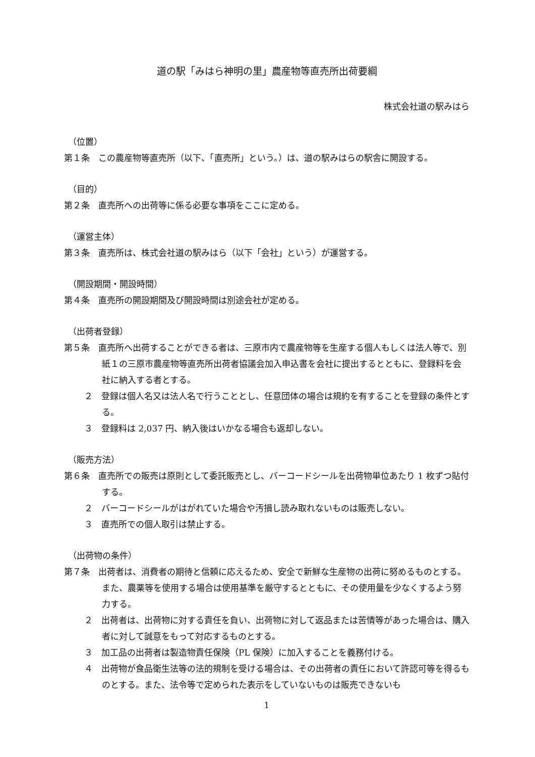道の駅「みはら神明の里」農産物等直売所出荷要綱
株式会社道の駅みはら
（位置）
第１条　この農産物等直売所（以下、「直売所」という。）は、道の駅みはらの駅舎に開設する。
（目的）
第２条　直売所への出荷等に係る必要な事項をここに定める。
（運営主体）
第３条　直売所は、株式会社道の駅みはら（以下「会社」という）が運営する。
（開設期間・開設時間）
第４条　直売所の開設期間及び開設時間は別途会社が定める。
（出荷者登録）
第５条　直売所へ出荷することができる者は、三原市内で農産物等を生産する個人もしくは法人等で、別紙１の三原市農産物等直売所出荷者協議会加入申込書を会社に提出するとともに、登録料を会社に納入する者とする。
２　登録は個人名又は法人名で行うこととし、任意団体の場合は規約を有することを登録の条件とする。
３　登録料は 2,037 円、納入後はいかなる場合も返却しない。
（販売方法）
第６条　直売所での販売は原則として委託販売とし、バーコードシールを出荷物単位あたり 1 枚ずつ貼付する。
２　バーコードシールがはがれていた場合や汚損し読み取れないものは販売しない。
３　直売所での個人取引は禁止する。
（出荷物の条件）
第７条　出荷者は、消費者の期待と信頼に応えるため、安全で新鮮な生産物の出荷に努めるものとする。また、農薬等を使用する場合は使用基準を厳守するとともに、その使用量を少なくするよう努力する。
２　出荷者は、出荷物に対する責任を負い、出荷物に対して返品または苦情等があった場合は、購入者に対して誠意をもって対応するものとする。
３　加工品の出荷者は製造物責任保険（PL 保険）に加入することを義務付ける。
４　出荷物が食品衛生法等の法的規制を受ける場合は、その出荷者の責任において許認可等を得るものとする。また、法令等で定められた表示をしていないものは販売できないも
1